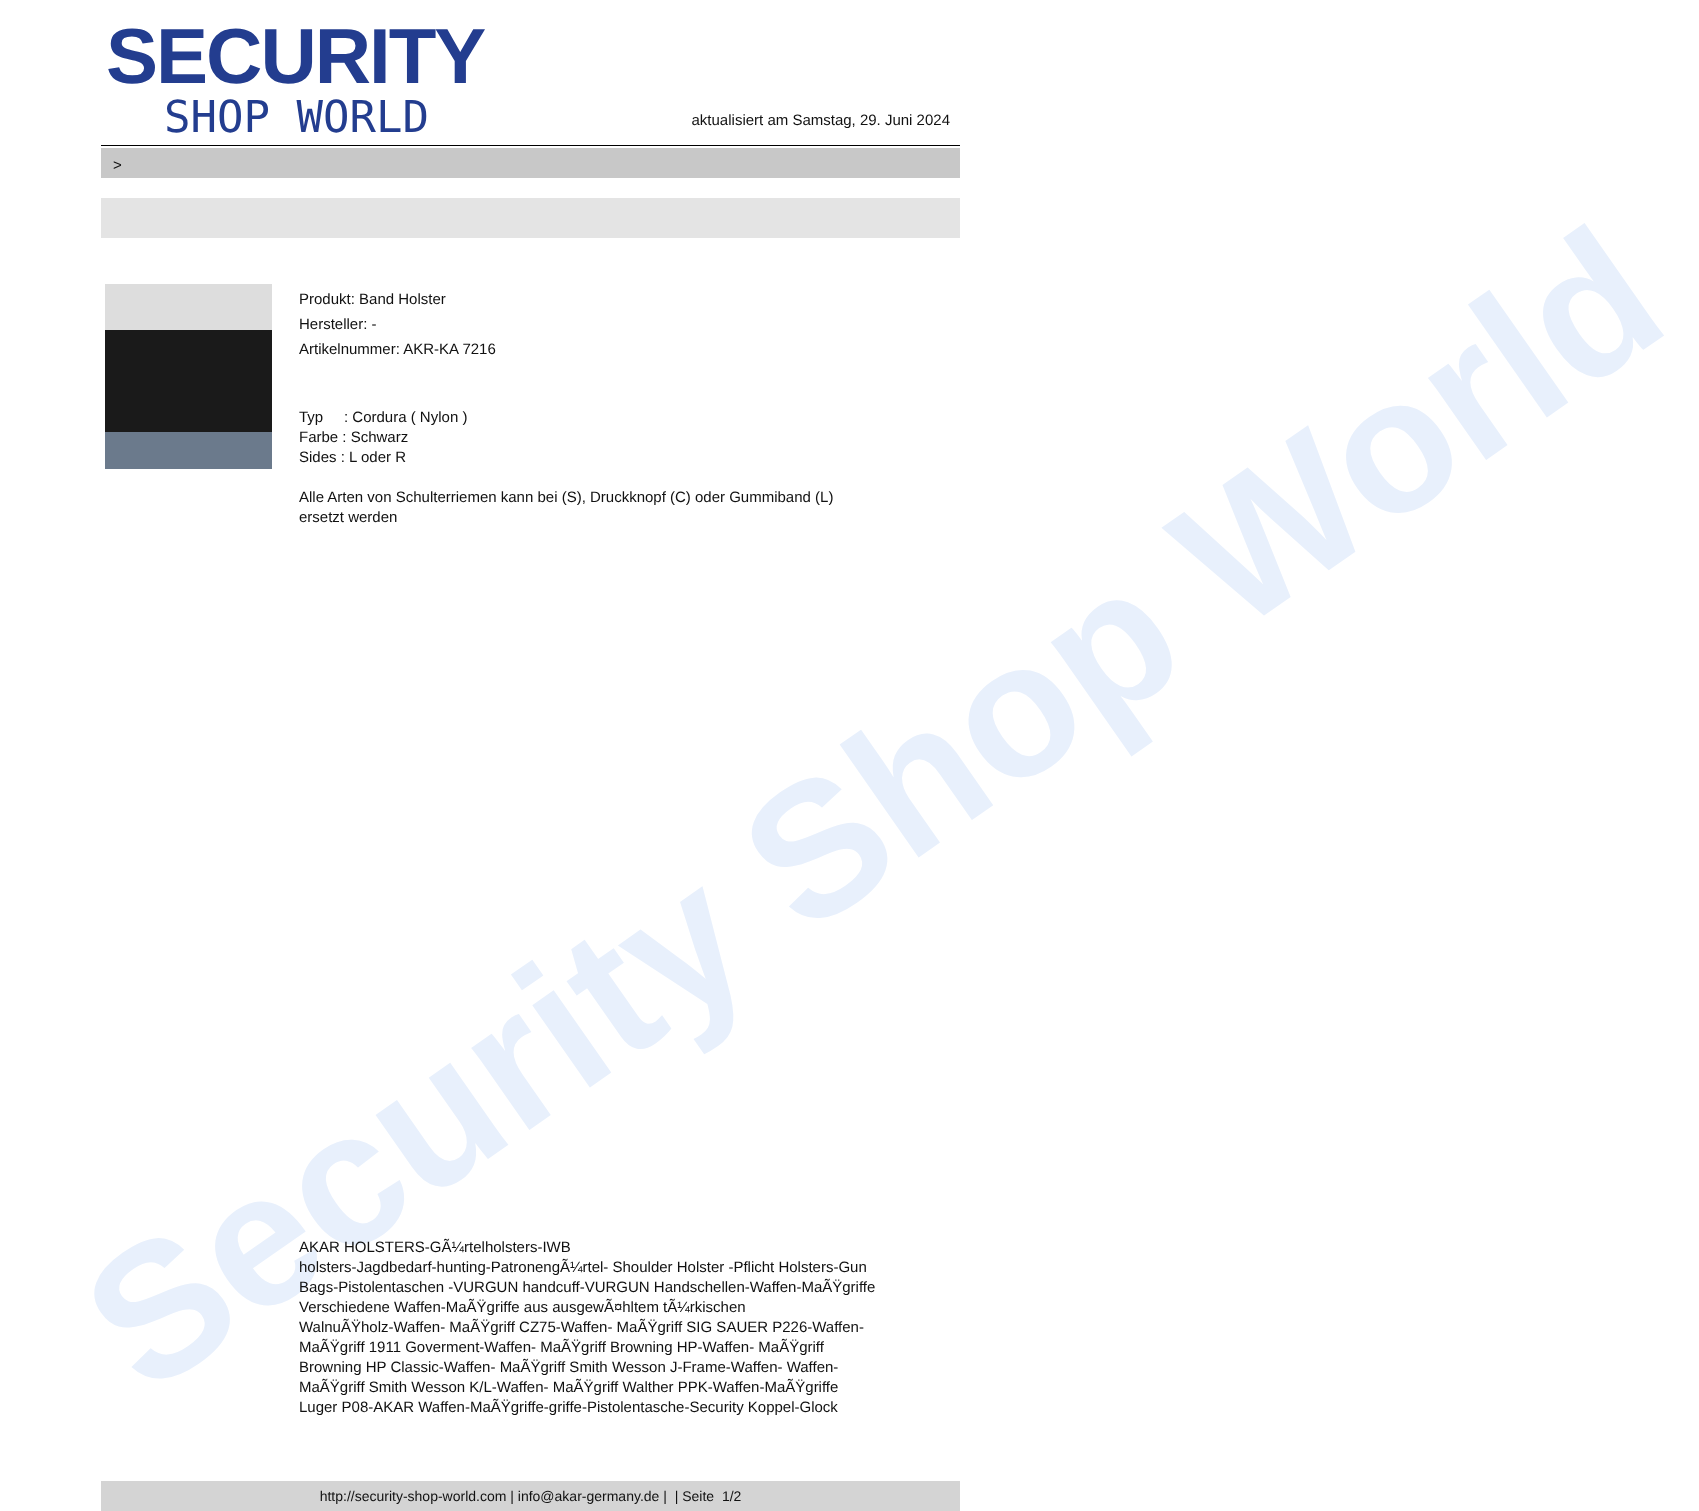Security Shop World
SECURITY
SHOP WORLD
aktualisiert am Samstag, 29. Juni 2024
>
Produkt: Band Holster
Hersteller: -
Artikelnummer: AKR-KA 7216
Typ : Cordura ( Nylon )
Farbe : Schwarz
Sides : L oder R
Alle Arten von Schulterriemen kann bei (S), Druckknopf (C) oder Gummiband (L)
ersetzt werden
AKAR HOLSTERS-GÃ¼rtelholsters-IWB
holsters-Jagdbedarf-hunting-PatronengÃ¼rtel- Shoulder Holster -Pflicht Holsters-Gun
Bags-Pistolentaschen -VURGUN handcuff-VURGUN Handschellen-Waffen-MaÃŸgriffe
Verschiedene Waffen-MaÃŸgriffe aus ausgewÃ¤hltem tÃ¼rkischen
WalnuÃŸholz-Waffen- MaÃŸgriff CZ75-Waffen- MaÃŸgriff SIG SAUER P226-Waffen-
MaÃŸgriff 1911 Goverment-Waffen- MaÃŸgriff Browning HP-Waffen- MaÃŸgriff
Browning HP Classic-Waffen- MaÃŸgriff Smith Wesson J-Frame-Waffen- Waffen-
MaÃŸgriff Smith Wesson K/L-Waffen- MaÃŸgriff Walther PPK-Waffen-MaÃŸgriffe
Luger P08-AKAR Waffen-MaÃŸgriffe-griffe-Pistolentasche-Security Koppel-Glock
http://security-shop-world.com | info@akar-germany.de | | Seite 1/2